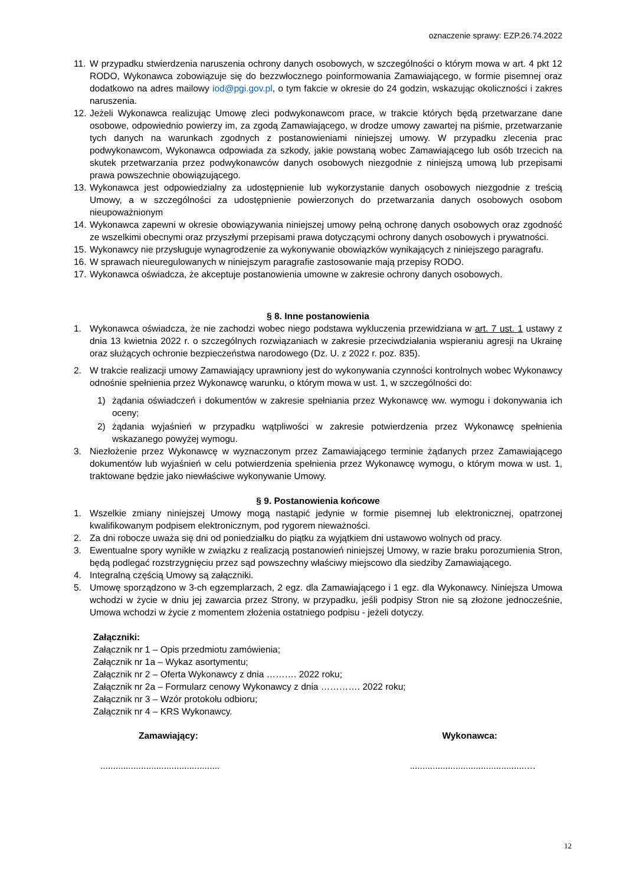oznaczenie sprawy: EZP.26.74.2022
11. W przypadku stwierdzenia naruszenia ochrony danych osobowych, w szczególności o którym mowa w art. 4 pkt 12 RODO, Wykonawca zobowiązuje się do bezzwłocznego poinformowania Zamawiającego, w formie pisemnej oraz dodatkowo na adres mailowy iod@pgi.gov.pl, o tym fakcie w okresie do 24 godzin, wskazując okoliczności i zakres naruszenia.
12. Jeżeli Wykonawca realizując Umowę zleci podwykonawcom prace, w trakcie których będą przetwarzane dane osobowe, odpowiednio powierzy im, za zgodą Zamawiającego, w drodze umowy zawartej na piśmie, przetwarzanie tych danych na warunkach zgodnych z postanowieniami niniejszej umowy. W przypadku zlecenia prac podwykonawcom, Wykonawca odpowiada za szkody, jakie powstaną wobec Zamawiającego lub osób trzecich na skutek przetwarzania przez podwykonawców danych osobowych niezgodnie z niniejszą umową lub przepisami prawa powszechnie obowiązującego.
13. Wykonawca jest odpowiedzialny za udostępnienie lub wykorzystanie danych osobowych niezgodnie z treścią Umowy, a w szczególności za udostępnienie powierzonych do przetwarzania danych osobowych osobom nieupoważnionym
14. Wykonawca zapewni w okresie obowiązywania niniejszej umowy pełną ochronę danych osobowych oraz zgodność ze wszelkimi obecnymi oraz przyszłymi przepisami prawa dotyczącymi ochrony danych osobowych i prywatności.
15. Wykonawcy nie przysługuje wynagrodzenie za wykonywanie obowiązków wynikających z niniejszego paragrafu.
16. W sprawach nieuregulowanych w niniejszym paragrafie zastosowanie mają przepisy RODO.
17. Wykonawca oświadcza, że akceptuje postanowienia umowne w zakresie ochrony danych osobowych.
§ 8. Inne postanowienia
1. Wykonawca oświadcza, że nie zachodzi wobec niego podstawa wykluczenia przewidziana w art. 7 ust. 1 ustawy z dnia 13 kwietnia 2022 r. o szczególnych rozwiązaniach w zakresie przeciwdziałania wspieraniu agresji na Ukrainę oraz służących ochronie bezpieczeństwa narodowego (Dz. U. z 2022 r. poz. 835).
2. W trakcie realizacji umowy Zamawiający uprawniony jest do wykonywania czynności kontrolnych wobec Wykonawcy odnośnie spełnienia przez Wykonawcę warunku, o którym mowa w ust. 1, w szczególności do:
1) żądania oświadczeń i dokumentów w zakresie spełniania przez Wykonawcę ww. wymogu i dokonywania ich oceny;
2) żądania wyjaśnień w przypadku wątpliwości w zakresie potwierdzenia przez Wykonawcę spełnienia wskazanego powyżej wymogu.
3. Niezłożenie przez Wykonawcę w wyznaczonym przez Zamawiającego terminie żądanych przez Zamawiającego dokumentów lub wyjaśnień w celu potwierdzenia spełnienia przez Wykonawcę wymogu, o którym mowa w ust. 1, traktowane będzie jako niewłaściwe wykonywanie Umowy.
§ 9. Postanowienia końcowe
1. Wszelkie zmiany niniejszej Umowy mogą nastąpić jedynie w formie pisemnej lub elektronicznej, opatrzonej kwalifikowanym podpisem elektronicznym, pod rygorem nieważności.
2. Za dni robocze uważa się dni od poniedziałku do piątku za wyjątkiem dni ustawowo wolnych od pracy.
3. Ewentualne spory wynikłe w związku z realizacją postanowień niniejszej Umowy, w razie braku porozumienia Stron, będą podlegać rozstrzygnięciu przez sąd powszechny właściwy miejscowo dla siedziby Zamawiającego.
4. Integralną częścią Umowy są załączniki.
5. Umowę sporządzono w 3-ch egzemplarzach, 2 egz. dla Zamawiającego i 1 egz. dla Wykonawcy. Niniejsza Umowa wchodzi w życie w dniu jej zawarcia przez Strony, w przypadku, jeśli podpisy Stron nie są złożone jednocześnie, Umowa wchodzi w życie z momentem złożenia ostatniego podpisu - jeżeli dotyczy.
Załączniki:
Załącznik nr 1 – Opis przedmiotu zamówienia;
Załącznik nr 1a – Wykaz asortymentu;
Załącznik nr 2 – Oferta Wykonawcy z dnia ………. 2022 roku;
Załącznik nr 2a – Formularz cenowy Wykonawcy z dnia …………. 2022 roku;
Załącznik nr 3 – Wzór protokołu odbioru;
Załącznik nr 4 – KRS Wykonawcy.
Zamawiający: Wykonawca:
............................................... ..............................................…
12